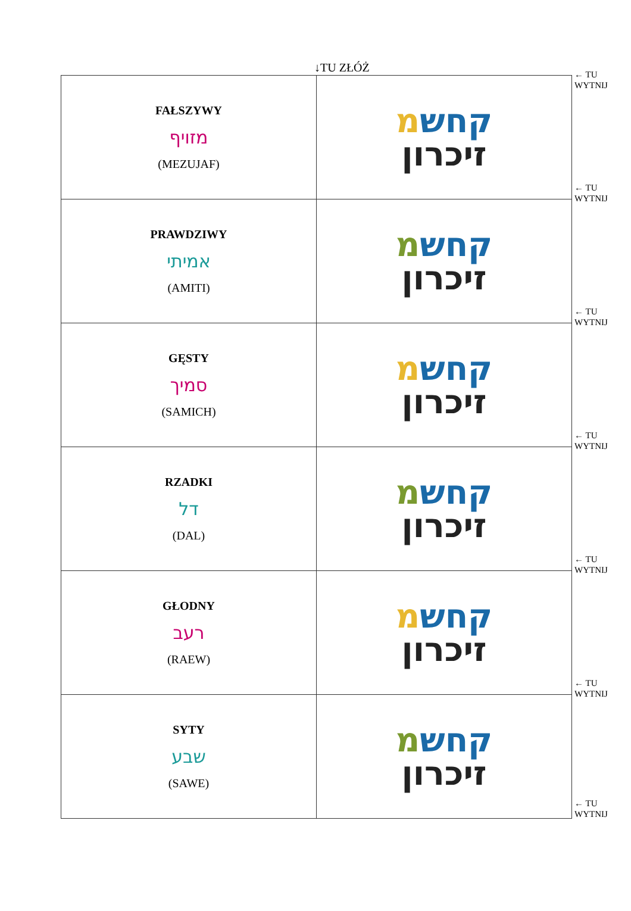↓TU ZŁÓŻ
| FAŁSZYWY מזויף (MEZUJAF) | קחש מ זיכרון |
| PRAWDZIWY אמיתי (AMITI) | קחש מ זיכרון |
| GĘSTY סמיך (SAMICH) | קחש מ זיכרון |
| RZADKI דל (DAL) | קחש מ זיכרון |
| GŁODNY רעב (RAEW) | קחש מ זיכרון |
| SYTY שבע (SAWE) | קחש מ זיכרון |
← TU
WYTNIJ
← TU
WYTNIJ
← TU
WYTNIJ
← TU
WYTNIJ
← TU
WYTNIJ
← TU
WYTNIJ
← TU
WYTNIJ